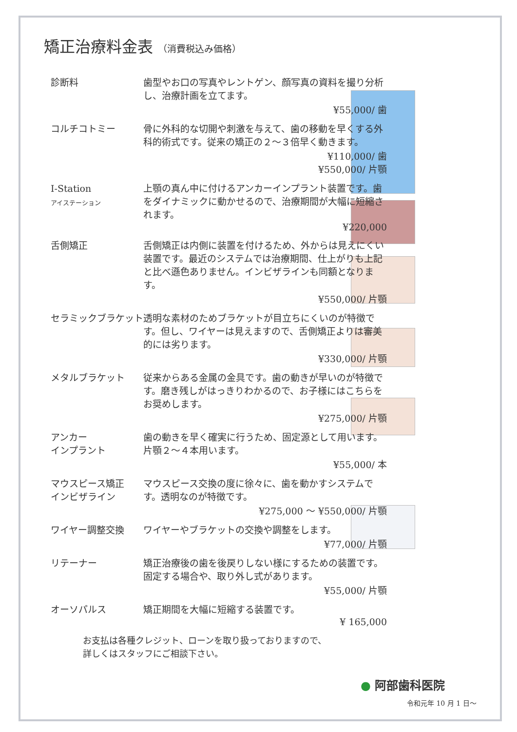矯正治療料金表 （消費税込み価格）
診断料 歯型やお口の写真やレントゲン、顔写真の資料を撮り分析し、治療計画を立てます。
¥55,000/ 歯
コルチコトミー 骨に外科的な切開や刺激を与えて、歯の移動を早くする外科的術式です。従来の矯正の２～３倍早く動きます。
¥110,000/ 歯
¥550,000/ 片顎
I-Station
アイステーション
上顎の真ん中に付けるアンカーインプラント装置です。歯をダイナミックに動かせるので、治療期間が大幅に短縮されます。
¥220,000
舌側矯正 舌側矯正は内側に装置を付けるため、外からは見えにくい装置です。最近のシステムでは治療期間、仕上がりも上記と比べ遜色ありません。インビザラインも同額となります。
¥550,000/ 片顎
セラミックブラケット 透明な素材のためブラケットが目立ちにくいのが特徴です。但し、ワイヤーは見えますので、舌側矯正よりは審美的には劣ります。
¥330,000/ 片顎
メタルブラケット 従来からある金属の金具です。歯の動きが早いのが特徴です。磨き残しがはっきりわかるので、お子様にはこちらをお奨めします。
¥275,000/ 片顎
アンカー
インプラント
歯の動きを早く確実に行うため、固定源として用います。片顎２～４本用います。
¥55,000/ 本
マウスピース矯正
インビザライン
マウスピース交換の度に徐々に、歯を動かすシステムです。透明なのが特徴です。
¥275,000 ～ ¥550,000/ 片顎
ワイヤー調整交換 ワイヤーやブラケットの交換や調整をします。
¥77,000/ 片顎
リテーナー 矯正治療後の歯を後戻りしない様にするための装置です。固定する場合や、取り外し式があります。
¥55,000/ 片顎
オーソパルス 矯正期間を大幅に短縮する装置です。
¥ 165,000
お支払は各種クレジット、ローンを取り扱っておりますので、
詳しくはスタッフにご相談下さい。
● 阿部歯科医院
令和元年 10 月 1 日～